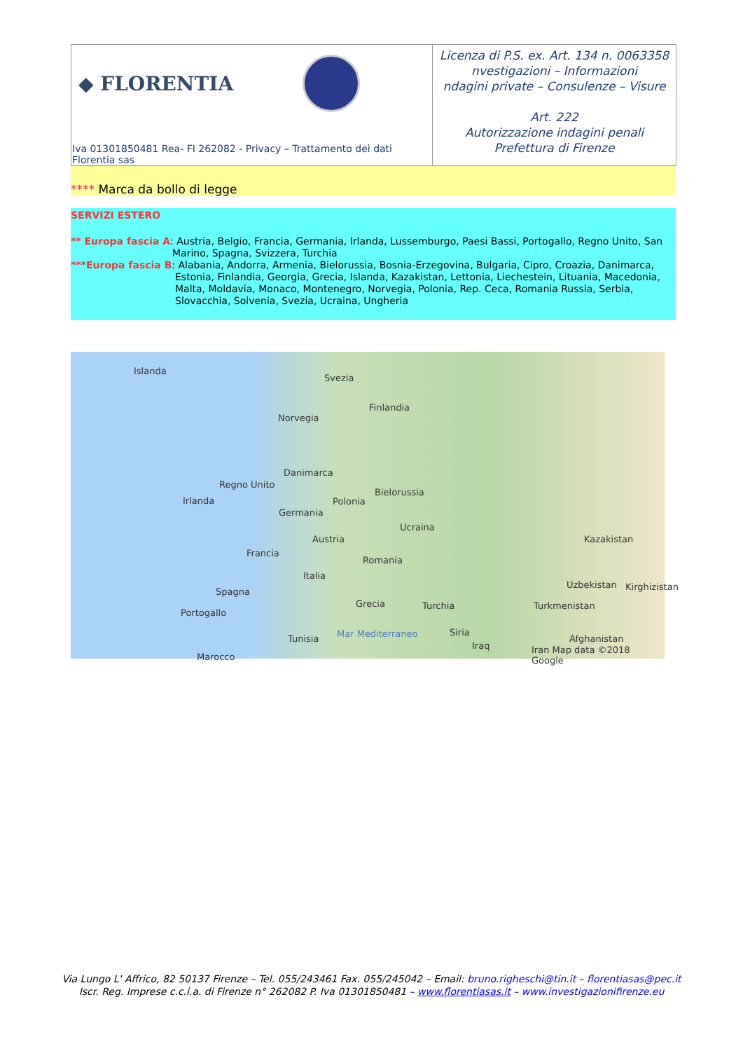◆ FLORENTIA
Iva 01301850481 Rea- FI 262082 - Privacy – Trattamento dei dati Florentia sas
Licenza di P.S. ex. Art. 134 n. 0063358
nvestigazioni – Informazioni
ndagini private – Consulenze – Visure
Art. 222
Autorizzazione indagini penali
Prefettura di Firenze
**** Marca da bollo di legge
SERVIZI ESTERO
** Europa fascia A: Austria, Belgio, Francia, Germania, Irlanda, Lussemburgo, Paesi Bassi, Portogallo, Regno Unito, San Marino, Spagna, Svizzera, Turchia
***Europa fascia B: Alabania, Andorra, Armenia, Bielorussia, Bosnia-Erzegovina, Bulgaria, Cipro, Croazia, Danimarca, Estonia, Finlandia, Georgia, Grecia, Islanda, Kazakistan, Lettonia, Liechestein, Lituania, Macedonia, Malta, Moldavia, Monaco, Montenegro, Norvegia, Polonia, Rep. Ceca, Romania Russia, Serbia, Slovacchia, Solvenia, Svezia, Ucraina, Ungheria
Islanda
Svezia
Finlandia
Norvegia
Danimarca
Regno Unito
Irlanda
Bielorussia
Polonia
Germania
Ucraina
Austria Kazakistan
Francia
Romania
Italia
Uzbekistan Kirghizistan Spagna
Grecia Turchia Turkmenistan
Portogallo
Siria
Tunisia Mar Mediterraneo
Iraq
Afghanistan
Marocco
Iran Map data ©2018 Google
Via Lungo L' Affrico, 82 50137 Firenze – Tel. 055/243461 Fax. 055/245042 – Email: bruno.righeschi@tin.it – florentiasas@pec.it
Iscr. Reg. Imprese c.c.i.a. di Firenze n° 262082 P. Iva 01301850481 – www.florentiasas.it – www.investigazionifirenze.eu